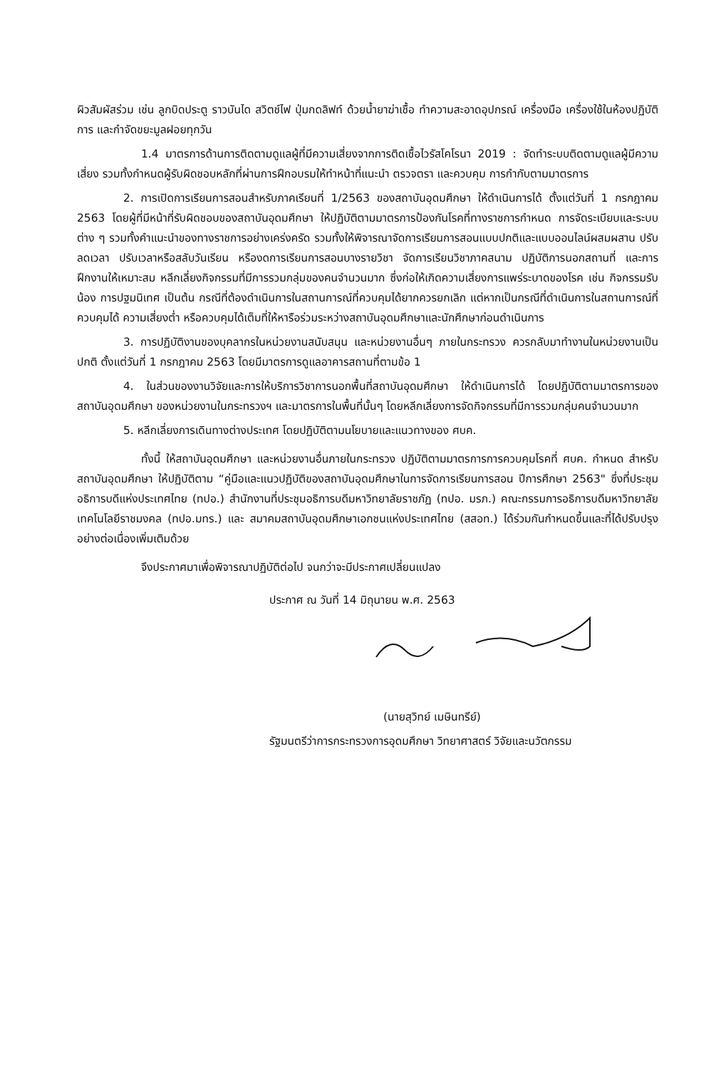ผิวสัมผัสร่วม เช่น ลูกบิดประตู ราวบันได สวิตช์ไฟ ปุ่มกดลิฟท์ ด้วยน้ำยาฆ่าเชื้อ ทำความสะอาดอุปกรณ์ เครื่องมือ เครื่องใช้ในห้องปฏิบัติการ และกำจัดขยะมูลฝอยทุกวัน
1.4 มาตรการด้านการติดตามดูแลผู้ที่มีความเสี่ยงจากการติดเชื้อไวรัสโคโรนา 2019 : จัดทำระบบติดตามดูแลผู้มีความเสี่ยง รวมทั้งกำหนดผู้รับผิดชอบหลักที่ผ่านการฝึกอบรมให้ทำหน้าที่แนะนำ ตรวจตรา และควบคุม การกำกับตามมาตรการ
2. การเปิดการเรียนการสอนสำหรับภาคเรียนที่ 1/2563 ของสถาบันอุดมศึกษา ให้ดำเนินการได้ ตั้งแต่วันที่ 1 กรกฎาคม 2563 โดยผู้ที่มีหน้าที่รับผิดชอบของสถาบันอุดมศึกษา ให้ปฏิบัติตามมาตรการป้องกันโรคที่ทางราชการกำหนด การจัดระเบียบและระบบต่าง ๆ รวมทั้งคำแนะนำของทางราชการอย่างเคร่งครัด รวมทั้งให้พิจารณาจัดการเรียนการสอนแบบปกติและแบบออนไลน์ผสมผสาน ปรับลดเวลา ปรับเวลาหรือสลับวันเรียน หรืองดการเรียนการสอนบางรายวิชา จัดการเรียนวิชาภาคสนาม ปฏิบัติการนอกสถานที่ และการฝึกงานให้เหมาะสม หลีกเลี่ยงกิจกรรมที่มีการรวมกลุ่มของคนจำนวนมาก ซึ่งก่อให้เกิดความเสี่ยงการแพร่ระบาดของโรค เช่น กิจกรรมรับน้อง การปฐมนิเทศ เป็นต้น กรณีที่ต้องดำเนินการในสถานการณ์ที่ควบคุมได้ยากควรยกเลิก แต่หากเป็นกรณีที่ดำเนินการในสถานการณ์ที่ควบคุมได้ ความเสี่ยงต่ำ หรือควบคุมได้เต็มที่ให้หารือร่วมระหว่างสถาบันอุดมศึกษาและนักศึกษาก่อนดำเนินการ
3. การปฏิบัติงานของบุคลากรในหน่วยงานสนับสนุน และหน่วยงานอื่นๆ ภายในกระทรวง ควรกลับมาทำงานในหน่วยงานเป็นปกติ ตั้งแต่วันที่ 1 กรกฎาคม 2563 โดยมีมาตรการดูแลอาคารสถานที่ตามข้อ 1
4. ในส่วนของงานวิจัยและการให้บริการวิชาการนอกพื้นที่สถาบันอุดมศึกษา ให้ดำเนินการได้ โดยปฏิบัติตามมาตรการของสถาบันอุดมศึกษา ของหน่วยงานในกระทรวงฯ และมาตรการในพื้นที่นั้นๆ โดยหลีกเลี่ยงการจัดกิจกรรมที่มีการรวมกลุ่มคนจำนวนมาก
5. หลีกเลี่ยงการเดินทางต่างประเทศ โดยปฏิบัติตามนโยบายและแนวทางของ ศบค.
ทั้งนี้ ให้สถาบันอุดมศึกษา และหน่วยงานอื่นภายในกระทรวง ปฏิบัติตามมาตรการการควบคุมโรคที่ ศบค. กำหนด สำหรับสถาบันอุดมศึกษา ให้ปฏิบัติตาม “คู่มือและแนวปฏิบัติของสถาบันอุดมศึกษาในการจัดการเรียนการสอน ปีการศึกษา 2563" ซึ่งที่ประชุมอธิการบดีแห่งประเทศไทย (ทปอ.) สำนักงานที่ประชุมอธิการบดีมหาวิทยาลัยราชภัฏ (ทปอ. มรภ.) คณะกรรมการอธิการบดีมหาวิทยาลัยเทคโนโลยีราชมงคล (ทปอ.มทร.) และ สมาคมสถาบันอุดมศึกษาเอกชนแห่งประเทศไทย (สสอท.) ได้ร่วมกันกำหนดขึ้นและที่ได้ปรับปรุงอย่างต่อเนื่องเพิ่มเติมด้วย
จึงประกาศมาเพื่อพิจารณาปฏิบัติต่อไป จนกว่าจะมีประกาศเปลี่ยนแปลง
ประกาศ ณ วันที่ 14 มิถุนายน พ.ศ. 2563
(นายสุวิทย์ เมษินทรีย์)
รัฐมนตรีว่าการกระทรวงการอุดมศึกษา วิทยาศาสตร์ วิจัยและนวัตกรรม